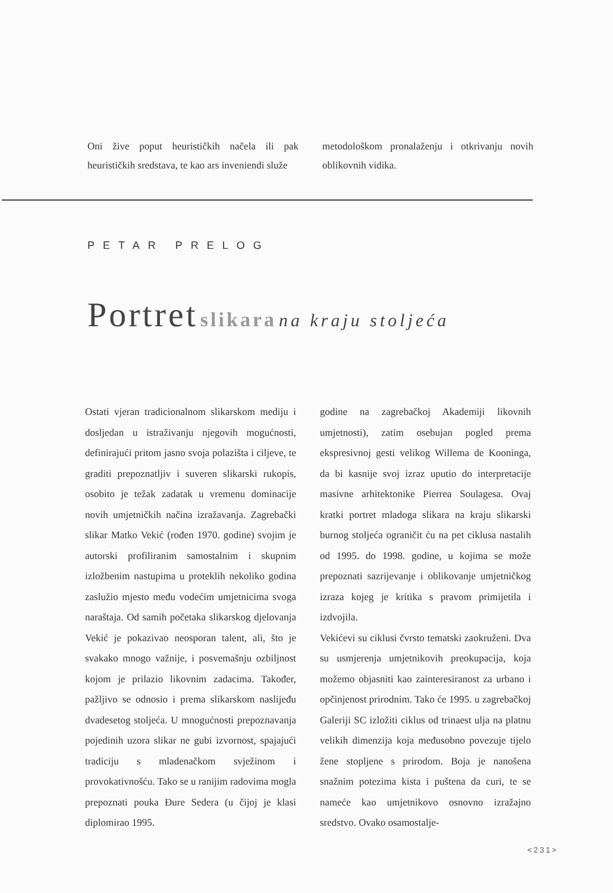Oni žive poput heurističkih načela ili pak heurističkih sredstava, te kao ars inveniendi služe
metodološkom pronalaženju i otkrivanju novih oblikovnih vidika.
PETAR PRELOG
Portret slikara na kraju stoljeća
Ostati vjeran tradicionalnom slikarskom mediju i dosljedan u istraživanju njegovih mogućnosti, definirajući pritom jasno svoja polazišta i ciljeve, te graditi prepoznatljiv i suveren slikarski rukopis, osobito je težak zadatak u vremenu dominacije novih umjetničkih načina izražavanja. Zagrebački slikar Matko Vekić (rođen 1970. godine) svojim je autorski profiliranim samostalnim i skupnim izložbenim nastupima u proteklih nekoliko godina zaslužio mjesto među vodećim umjetnicima svoga naraštaja. Od samih početaka slikarskog djelovanja Vekić je pokazivao neosporan talent, ali, što je svakako mnogo važnije, i posvemašnju ozbiljnost kojom je prilazio likovnim zadacima. Također, pažljivo se odnosio i prema slikarskom naslijeđu dvadesetog stoljeća. U mnogućnosti prepoznavanja pojedinih uzora slikar ne gubi izvornost, spajajući tradiciju s mladenačkom svježinom i provokativnošću. Tako se u ranijim radovima mogla prepoznati pouka Đure Sedera (u čijoj je klasi diplomirao 1995.
godine na zagrebačkoj Akademiji likovnih umjetnosti), zatim osebujan pogled prema ekspresivnoj gesti velikog Willema de Kooninga, da bi kasnije svoj izraz uputio do interpretacije masivne arhitektonike Pierrea Soulagesa. Ovaj kratki portret mladoga slikara na kraju slikarski burnog stoljeća ograničit ću na pet ciklusa nastalih od 1995. do 1998. godine, u kojima se može prepoznati sazrijevanje i oblikovanje umjetničkog izraza kojeg je kritika s pravom primijetila i izdvojila.
Vekićevi su ciklusi čvrsto tematski zaokruženi. Dva su usmjerenja umjetnikovih preokupacija, koja možemo objasniti kao zainteresiranost za urbano i opčinjenost prirodnim. Tako će 1995. u zagrebačkoj Galeriji SC izložiti ciklus od trinaest ulja na platnu velikih dimenzija koja međusobno povezuje tijelo žene stopljene s prirodom. Boja je nanošena snažnim potezima kista i puštena da curi, te se nameće kao umjetnikovo osnovno izražajno sredstvo. Ovako osamostalje-
<231>